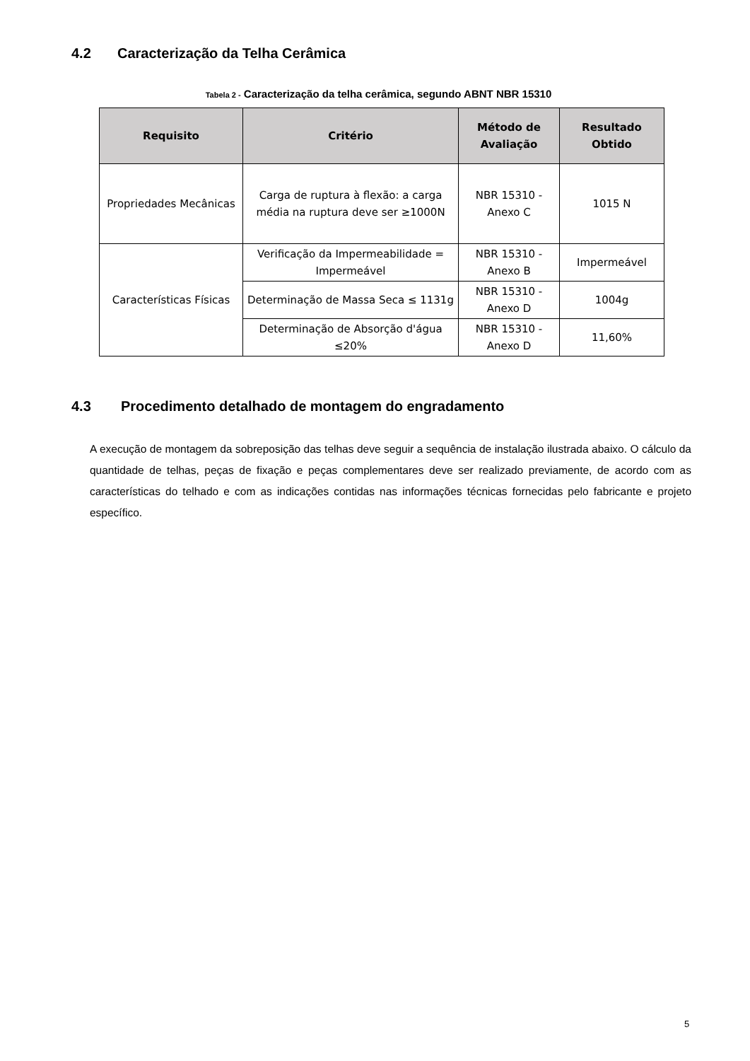4.2 Caracterização da Telha Cerâmica
Tabela 2 - Caracterização da telha cerâmica, segundo ABNT NBR 15310
| Requisito | Critério | Método de Avaliação | Resultado Obtido |
| --- | --- | --- | --- |
| Propriedades Mecânicas | Carga de ruptura à flexão: a carga média na ruptura deve ser ≥1000N | NBR 15310 - Anexo C | 1015 N |
| Características Físicas | Verificação da Impermeabilidade = Impermeável | NBR 15310 - Anexo B | Impermeável |
| | Determinação de Massa Seca ≤ 1131g | NBR 15310 - Anexo D | 1004g |
| | Determinação de Absorção d'água ≤20% | NBR 15310 - Anexo D | 11,60% |
4.3 Procedimento detalhado de montagem do engradamento
A execução de montagem da sobreposição das telhas deve seguir a sequência de instalação ilustrada abaixo. O cálculo da quantidade de telhas, peças de fixação e peças complementares deve ser realizado previamente, de acordo com as características do telhado e com as indicações contidas nas informações técnicas fornecidas pelo fabricante e projeto específico.
5